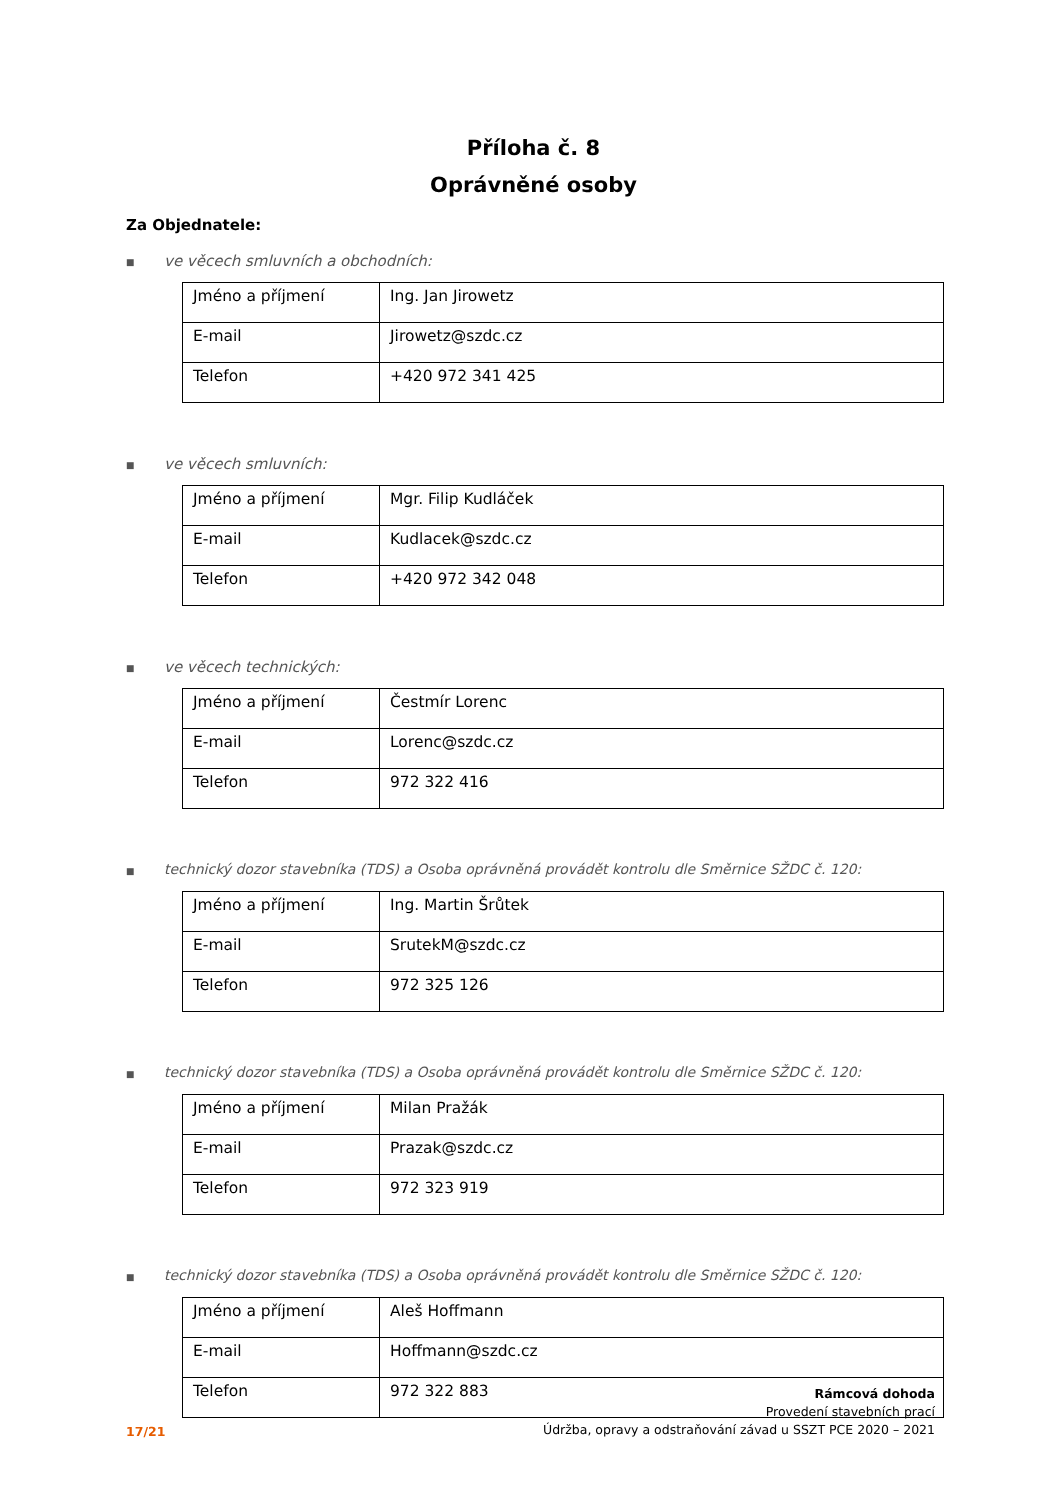Příloha č. 8
Oprávněné osoby
Za Objednatele:
■ ve věcech smluvních a obchodních:
| Jméno a příjmení | Ing. Jan Jirowetz |
| E-mail | Jirowetz@szdc.cz |
| Telefon | +420 972 341 425 |
■ ve věcech smluvních:
| Jméno a příjmení | Mgr. Filip Kudláček |
| E-mail | Kudlacek@szdc.cz |
| Telefon | +420 972 342 048 |
■ ve věcech technických:
| Jméno a příjmení | Čestmír Lorenc |
| E-mail | Lorenc@szdc.cz |
| Telefon | 972 322 416 |
■ technický dozor stavebníka (TDS) a Osoba oprávněná provádět kontrolu dle Směrnice SŽDC č. 120:
| Jméno a příjmení | Ing. Martin Šrůtek |
| E-mail | SrutekM@szdc.cz |
| Telefon | 972 325 126 |
■ technický dozor stavebníka (TDS) a Osoba oprávněná provádět kontrolu dle Směrnice SŽDC č. 120:
| Jméno a příjmení | Milan Pražák |
| E-mail | Prazak@szdc.cz |
| Telefon | 972 323 919 |
■ technický dozor stavebníka (TDS) a Osoba oprávněná provádět kontrolu dle Směrnice SŽDC č. 120:
| Jméno a příjmení | Aleš Hoffmann |
| E-mail | Hoffmann@szdc.cz |
| Telefon | 972 322 883 |
17/21
Rámcová dohoda
Provedení stavebních prací
Údržba, opravy a odstraňování závad u SSZT PCE 2020 – 2021